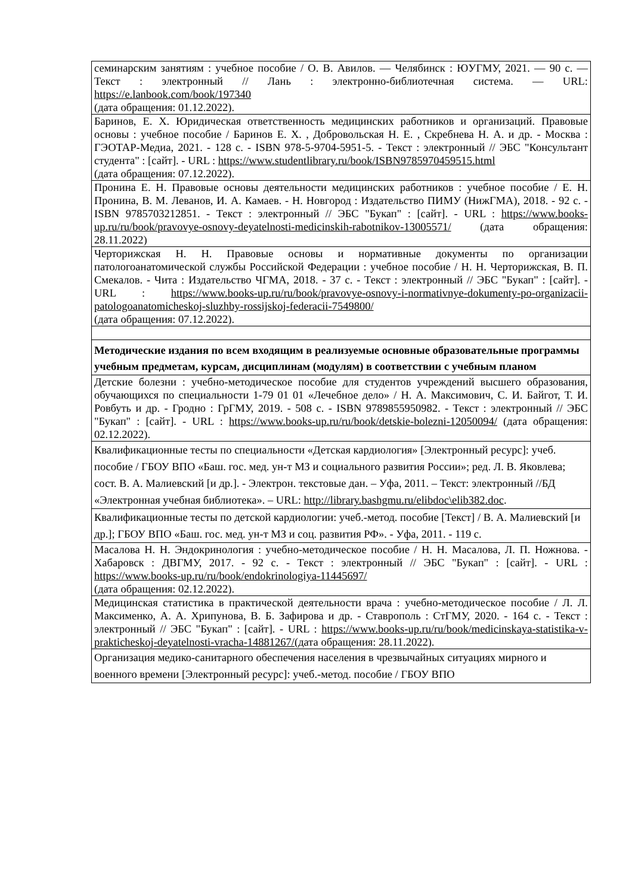| семинарским занятиям : учебное пособие / О. В. Авилов. — Челябинск : ЮУГМУ, 2021. — 90 с. — Текст : электронный // Лань : электронно-библиотечная система. — URL: https://e.lanbook.com/book/197340 (дата обращения: 01.12.2022). |
| Баринов, Е. Х. Юридическая ответственность медицинских работников и организаций. Правовые основы : учебное пособие / Баринов Е. Х. , Добровольская Н. Е. , Скребнева Н. А. и др. - Москва : ГЭОТАР-Медиа, 2021. - 128 с. - ISBN 978-5-9704-5951-5. - Текст : электронный // ЭБС "Консультант студента" : [сайт]. - URL : https://www.studentlibrary.ru/book/ISBN9785970459515.html (дата обращения: 07.12.2022). |
| Пронина Е. Н. Правовые основы деятельности медицинских работников : учебное пособие / Е. Н. Пронина, В. М. Леванов, И. А. Камаев. - Н. Новгород : Издательство ПИМУ (НижГМА), 2018. - 92 с. - ISBN 9785703212851. - Текст : электронный // ЭБС "Букап" : [сайт]. - URL : https://www.books-up.ru/ru/book/pravovye-osnovy-deyatelnosti-medicinskih-rabotnikov-13005571/ (дата обращения: 28.11.2022) |
| Черторижская Н. Н. Правовые основы и нормативные документы по организации патологоанатомической службы Российской Федерации : учебное пособие / Н. Н. Черторижская, В. П. Смекалов. - Чита : Издательство ЧГМА, 2018. - 37 с. - Текст : электронный // ЭБС "Букап" : [сайт]. - URL : https://www.books-up.ru/ru/book/pravovye-osnovy-i-normativnye-dokumenty-po-organizacii-patologoanatomicheskoj-sluzhby-rossijskoj-federacii-7549800/ (дата обращения: 07.12.2022). |
| Методические издания по всем входящим в реализуемые основные образовательные программы учебным предметам, курсам, дисциплинам (модулям) в соответствии с учебным планом |
| Детские болезни : учебно-методическое пособие для студентов учреждений высшего образования, обучающихся по специальности 1-79 01 01 «Лечебное дело» / Н. А. Максимович, С. И. Байгот, Т. И. Ровбуть и др. - Гродно : ГрГМУ, 2019. - 508 с. - ISBN 9789855950982. - Текст : электронный // ЭБС "Букап" : [сайт]. - URL : https://www.books-up.ru/ru/book/detskie-bolezni-12050094/ (дата обращения: 02.12.2022). |
| Квалификационные тесты по специальности «Детская кардиология» [Электронный ресурс]: учеб. пособие / ГБОУ ВПО «Баш. гос. мед. ун-т МЗ и социального развития России»; ред. Л. В. Яковлева; сост. В. А. Малиевский [и др.]. - Электрон. текстовые дан. – Уфа, 2011. – Текст: электронный //БД «Электронная учебная библиотека». – URL: http://library.bashgmu.ru/elibdoc\elib382.doc . |
| Квалификационные тесты по детской кардиологии: учеб.-метод. пособие [Текст] / В. А. Малиевский [и др.]; ГБОУ ВПО «Баш. гос. мед. ун-т МЗ и соц. развития РФ». - Уфа, 2011. - 119 с. |
| Масалова Н. Н. Эндокринология : учебно-методическое пособие / Н. Н. Масалова, Л. П. Ножнова. - Хабаровск : ДВГМУ, 2017. - 92 с. - Текст : электронный // ЭБС "Букап" : [сайт]. - URL : https://www.books-up.ru/ru/book/endokrinologiya-11445697/ (дата обращения: 02.12.2022). |
| Медицинская статистика в практической деятельности врача : учебно-методическое пособие / Л. Л. Максименко, А. А. Хрипунова, В. Б. Зафирова и др. - Ставрополь : СтГМУ, 2020. - 164 с. - Текст : электронный // ЭБС "Букап" : [сайт]. - URL : https://www.books-up.ru/ru/book/medicinskaya-statistika-v-prakticheskoj-deyatelnosti-vracha-14881267/ (дата обращения: 28.11.2022). |
| Организация медико-санитарного обеспечения населения в чрезвычайных ситуациях мирного и военного времени [Электронный ресурс]: учеб.-метод. пособие / ГБОУ ВПО |